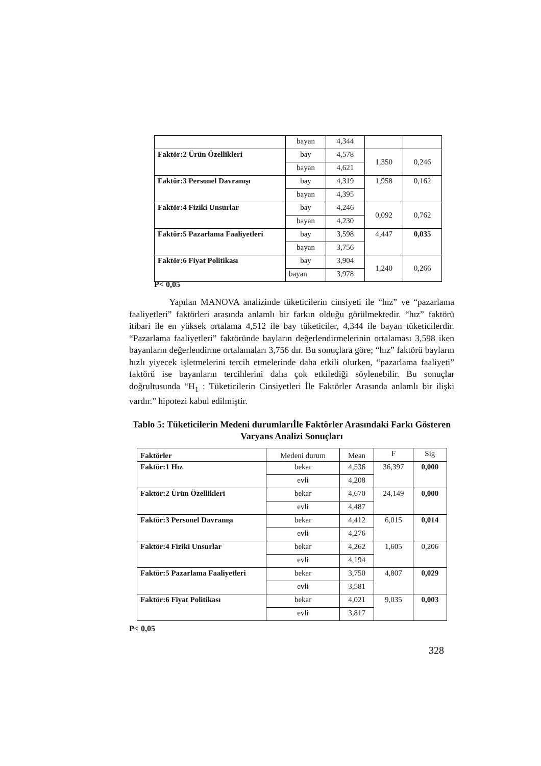| | bayan | 4,344 | | |
| Faktör:2 Ürün Özellikleri | bay | 4,578 | 1,350 | 0,246 |
| | bayan | 4,621 | | |
| Faktör:3 Personel Davranışı | bay | 4,319 | 1,958 | 0,162 |
| | bayan | 4,395 | | |
| Faktör:4 Fiziki Unsurlar | bay | 4,246 | 0,092 | 0,762 |
| | bayan | 4,230 | | |
| Faktör:5 Pazarlama Faaliyetleri | bay | 3,598 | 4,447 | 0,035 |
| | bayan | 3,756 | | |
| Faktör:6 Fiyat Politikası | bay | 3,904 | 1,240 | 0,266 |
| | bayan | 3,978 | | |
P< 0,05
Yapılan MANOVA analizinde tüketicilerin cinsiyeti ile “hız” ve “pazarlama faaliyetleri” faktörleri arasında anlamlı bir farkın olduğu görülmektedir. “hız” faktörü itibari ile en yüksek ortalama 4,512 ile bay tüketiciler, 4,344 ile bayan tüketicilerdir. “Pazarlama faaliyetleri” faktöründe bayların değerlendirmelerinin ortalaması 3,598 iken bayanların değerlendirme ortalamaları 3,756 dır. Bu sonuçlara göre; “hız” faktörü bayların hızlı yiyecek işletmelerini tercih etmelerinde daha etkili olurken, “pazarlama faaliyeti” faktörü ise bayanların tercihlerini daha çok etkilediği söylenebilir. Bu sonuçlar doğrultusunda “H<sub>1</sub> : Tüketicilerin Cinsiyetleri İle Faktörler Arasında anlamlı bir ilişki vardır.” hipotezi kabul edilmiştir.
Tablo 5: Tüketicilerin Medeni durumlarıİle Faktörler Arasındaki Farkı Gösteren Varyans Analizi Sonuçları
| Faktörler | Medeni durum | Mean | F | Sig |
| Faktör:1 Hız | bekar | 4,536 | 36,397 | 0,000 |
| | evli | 4,208 | | |
| Faktör:2 Ürün Özellikleri | bekar | 4,670 | 24,149 | 0,000 |
| | evli | 4,487 | | |
| Faktör:3 Personel Davranışı | bekar | 4,412 | 6,015 | 0,014 |
| | evli | 4,276 | | |
| Faktör:4 Fiziki Unsurlar | bekar | 4,262 | 1,605 | 0,206 |
| | evli | 4,194 | | |
| Faktör:5 Pazarlama Faaliyetleri | bekar | 3,750 | 4,807 | 0,029 |
| | evli | 3,581 | | |
| Faktör:6 Fiyat Politikası | bekar | 4,021 | 9,035 | 0,003 |
| | evli | 3,817 | | |
P< 0,05
328